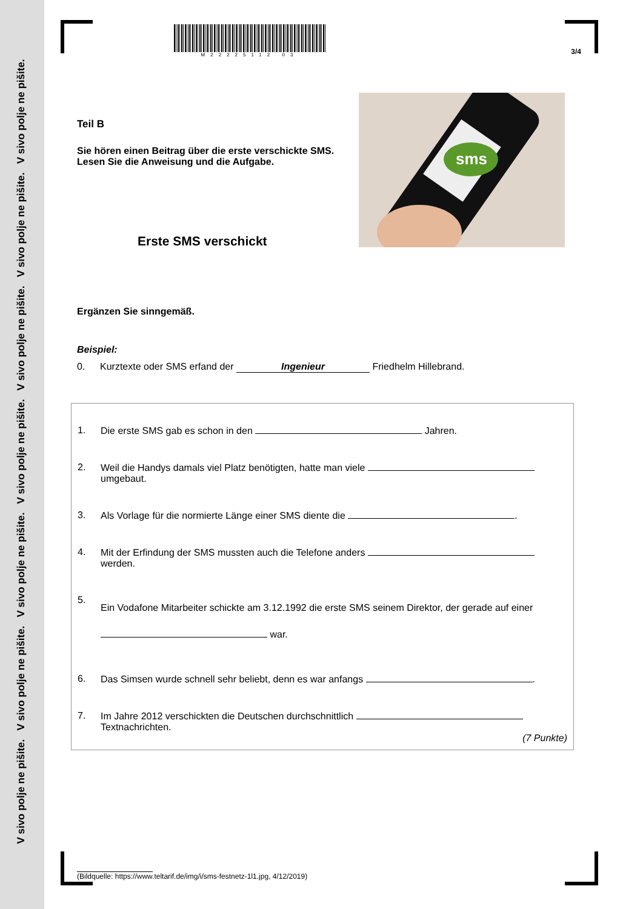V sivo polje ne pišite. V sivo polje ne pišite. V sivo polje ne pišite. V sivo polje ne pišite. V sivo polje ne pišite. V sivo polje ne pišite. V sivo polje ne pišite.
M22225112 03
3/4
sms
Teil B
Sie hören einen Beitrag über die erste verschickte SMS. Lesen Sie die Anweisung und die Aufgabe.
Erste SMS verschickt
Ergänzen Sie sinngemäß.
Beispiel:
0. Kurztexte oder SMS erfand der Ingenieur Friedhelm Hillebrand.
1. Die erste SMS gab es schon in den Jahren.
2. Weil die Handys damals viel Platz benötigten, hatte man viele umgebaut.
3. Als Vorlage für die normierte Länge einer SMS diente die .
4. Mit der Erfindung der SMS mussten auch die Telefone anders werden.
5. Ein Vodafone Mitarbeiter schickte am 3.12.1992 die erste SMS seinem Direktor, der gerade auf einer war.
6. Das Simsen wurde schnell sehr beliebt, denn es war anfangs .
7. Im Jahre 2012 verschickten die Deutschen durchschnittlich Textnachrichten.
(7 Punkte)
(Bildquelle: https://www.teltarif.de/img/i/sms-festnetz-1l1.jpg, 4/12/2019)